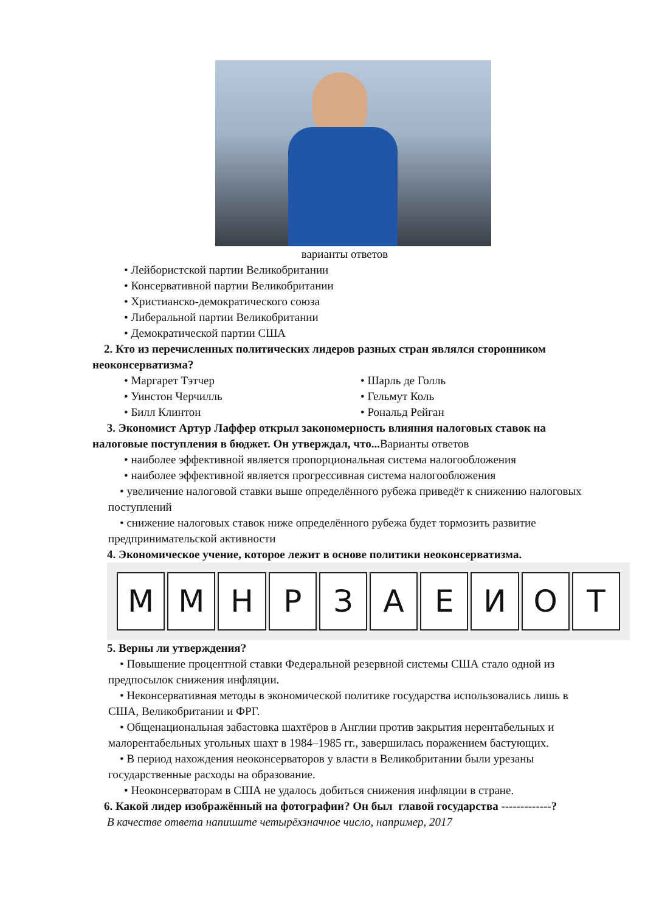варианты ответов
• Лейбористской партии Великобритании
• Консервативной партии Великобритании
• Христианско-демократического союза
• Либеральной партии Великобритании
• Демократической партии США
2. Кто из перечисленных политических лидеров разных стран являлся сторонником неоконсерватизма?
• Маргарет Тэтчер • Шарль де Голль
• Уинстон Черчилль • Гельмут Коль
• Билл Клинтон • Рональд Рейган
3. Экономист Артур Лаффер открыл закономерность влияния налоговых ставок на налоговые поступления в бюджет. Он утверждал, что... Варианты ответов
• наиболее эффективной является пропорциональная система налогообложения
• наиболее эффективной является прогрессивная система налогообложения
• увеличение налоговой ставки выше определённого рубежа приведёт к снижению налоговых поступлений
• снижение налоговых ставок ниже определённого рубежа будет тормозить развитие предпринимательской активности
4. Экономическое учение, которое лежит в основе политики неоконсерватизма.
М М Н Р З А Е И О Т
5. Верны ли утверждения?
• Повышение процентной ставки Федеральной резервной системы США стало одной из предпосылок снижения инфляции.
• Неконсервативная методы в экономической политике государства использовались лишь в США, Великобритании и ФРГ.
• Общенациональная забастовка шахтёров в Англии против закрытия нерентабельных и малорентабельных угольных шахт в 1984–1985 гг., завершилась поражением бастующих.
• В период нахождения неоконсерваторов у власти в Великобритании были урезаны государственные расходы на образование.
• Неоконсерваторам в США не удалось добиться снижения инфляции в стране.
6. Какой лидер изображённый на фотографии? Он был главой государства -------------?
В качестве ответа напишите четырёхзначное число, например, 2017